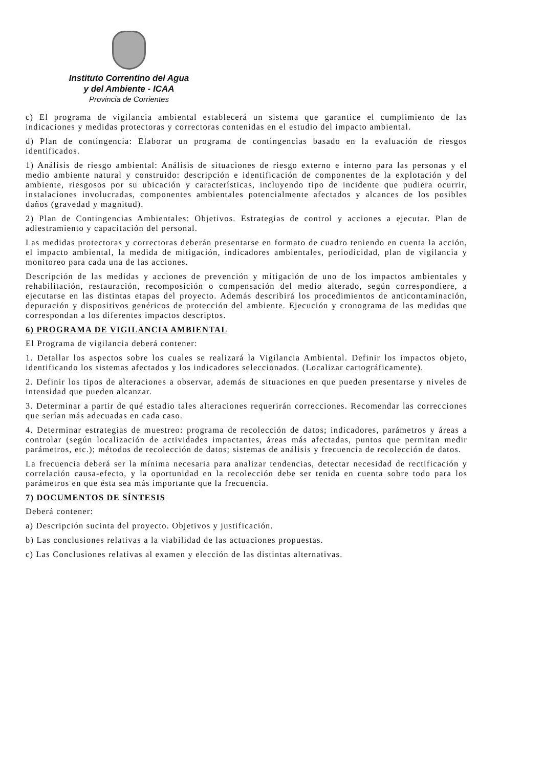Instituto Correntino del Agua
y del Ambiente - ICAA
Provincia de Corrientes
c) El programa de vigilancia ambiental establecerá un sistema que garantice el cumplimiento de las indicaciones y medidas protectoras y correctoras contenidas en el estudio del impacto ambiental.
d) Plan de contingencia: Elaborar un programa de contingencias basado en la evaluación de riesgos identificados.
1) Análisis de riesgo ambiental: Análisis de situaciones de riesgo externo e interno para las personas y el medio ambiente natural y construido: descripción e identificación de componentes de la explotación y del ambiente, riesgosos por su ubicación y características, incluyendo tipo de incidente que pudiera ocurrir, instalaciones involucradas, componentes ambientales potencialmente afectados y alcances de los posibles daños (gravedad y magnitud).
2) Plan de Contingencias Ambientales: Objetivos. Estrategias de control y acciones a ejecutar. Plan de adiestramiento y capacitación del personal.
Las medidas protectoras y correctoras deberán presentarse en formato de cuadro teniendo en cuenta la acción, el impacto ambiental, la medida de mitigación, indicadores ambientales, periodicidad, plan de vigilancia y monitoreo para cada una de las acciones.
Descripción de las medidas y acciones de prevención y mitigación de uno de los impactos ambientales y rehabilitación, restauración, recomposición o compensación del medio alterado, según correspondiere, a ejecutarse en las distintas etapas del proyecto. Además describirá los procedimientos de anticontaminación, depuración y dispositivos genéricos de protección del ambiente. Ejecución y cronograma de las medidas que correspondan a los diferentes impactos descriptos.
6) PROGRAMA DE VIGILANCIA AMBIENTAL
El Programa de vigilancia deberá contener:
1. Detallar los aspectos sobre los cuales se realizará la Vigilancia Ambiental. Definir los impactos objeto, identificando los sistemas afectados y los indicadores seleccionados. (Localizar cartográficamente).
2. Definir los tipos de alteraciones a observar, además de situaciones en que pueden presentarse y niveles de intensidad que pueden alcanzar.
3. Determinar a partir de qué estadio tales alteraciones requerirán correcciones. Recomendar las correcciones que serían más adecuadas en cada caso.
4. Determinar estrategias de muestreo: programa de recolección de datos; indicadores, parámetros y áreas a controlar (según localización de actividades impactantes, áreas más afectadas, puntos que permitan medir parámetros, etc.); métodos de recolección de datos; sistemas de análisis y frecuencia de recolección de datos.
La frecuencia deberá ser la mínima necesaria para analizar tendencias, detectar necesidad de rectificación y correlación causa-efecto, y la oportunidad en la recolección debe ser tenida en cuenta sobre todo para los parámetros en que ésta sea más importante que la frecuencia.
7) DOCUMENTOS DE SÍNTESIS
Deberá contener:
a) Descripción sucinta del proyecto. Objetivos y justificación.
b) Las conclusiones relativas a la viabilidad de las actuaciones propuestas.
c) Las Conclusiones relativas al examen y elección de las distintas alternativas.